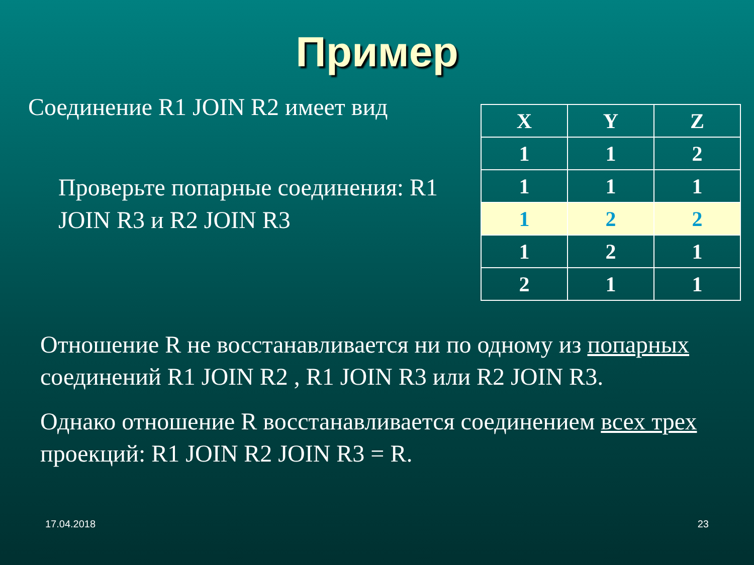Пример
Соединение R1 JOIN R2 имеет вид
Проверьте попарные соединения: R1 JOIN R3 и R2 JOIN R3
| X | Y | Z |
| --- | --- | --- |
| 1 | 1 | 2 |
| 1 | 1 | 1 |
| 1 | 2 | 2 |
| 1 | 2 | 1 |
| 2 | 1 | 1 |
Отношение R не восстанавливается ни по одному из попарных соединений R1 JOIN R2 , R1 JOIN R3 или R2 JOIN R3.
Однако отношение R восстанавливается соединением всех трех проекций: R1 JOIN R2 JOIN R3 = R.
17.04.2018 23